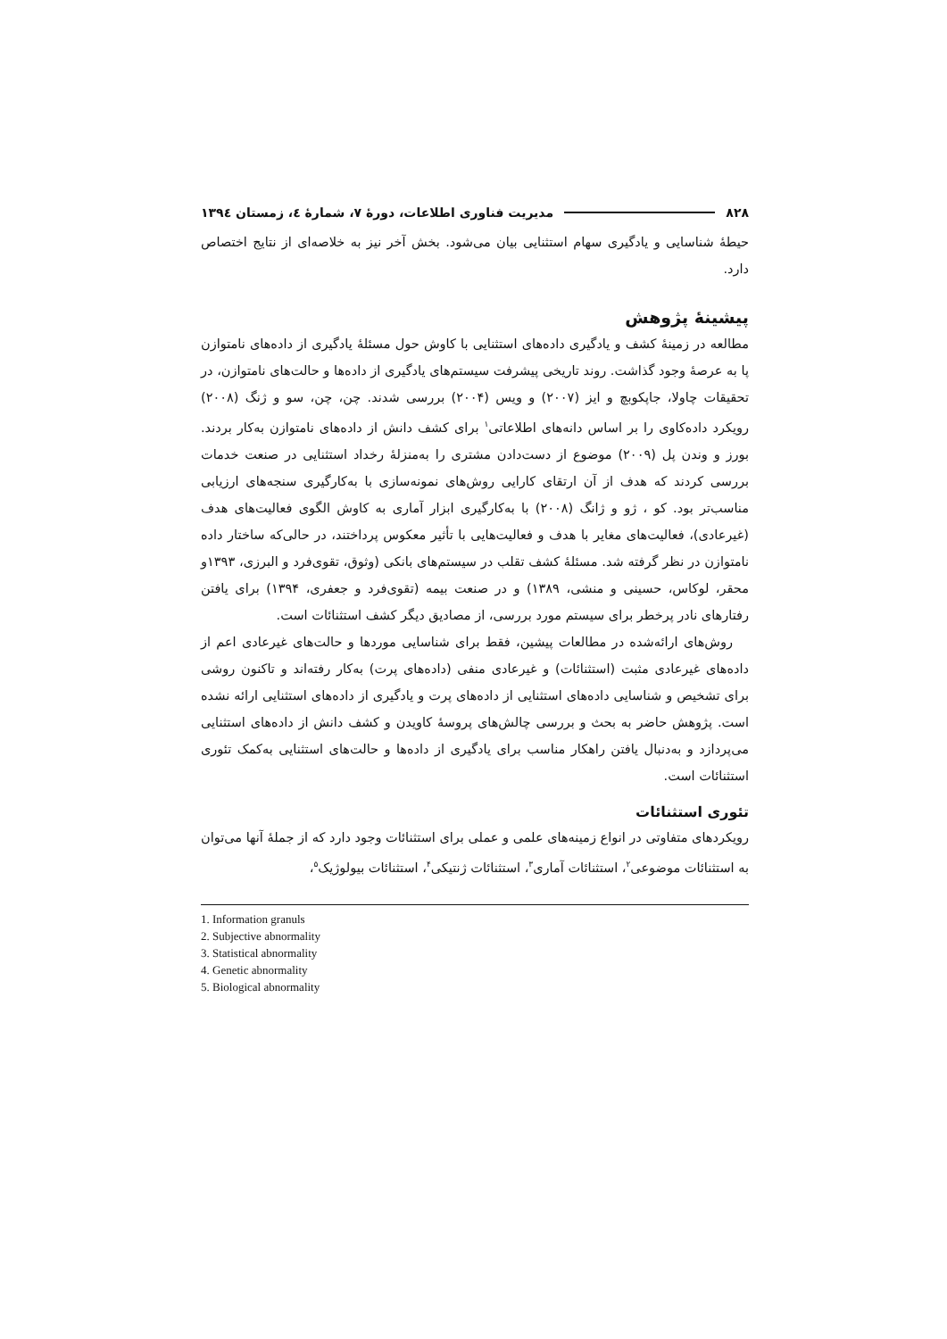۸۲۸ مدیریت فناوری اطلاعات، دورهٔ ۷، شمارهٔ ٤، زمستان ١٣٩٤
حیطهٔ شناسایی و یادگیری سهام استثنایی بیان می‌شود. بخش آخر نیز به خلاصه‌ای از نتایج اختصاص دارد.
پیشینهٔ پژوهش
مطالعه در زمینهٔ کشف و یادگیری داده‌های استثنایی با کاوش حول مسئلهٔ یادگیری از داده‌های نامتوازن پا به عرصهٔ وجود گذاشت. روند تاریخی پیشرفت سیستم‌های یادگیری از داده‌ها و حالت‌های نامتوازن، در تحقیقات چاولا، جاپکوبچ و ایز (۲۰۰۷) و ویس (۲۰۰۴) بررسی شدند. چن، چن، سو و ژنگ (۲۰۰۸) رویکرد داده‌کاوی را بر اساس دانه‌های اطلاعاتی<sup>۱</sup> برای کشف دانش از داده‌های نامتوازن به‌کار بردند. بورز و وندن پل (۲۰۰۹) موضوع از دست‌دادن مشتری را به‌منزلهٔ رخداد استثنایی در صنعت خدمات بررسی کردند که هدف از آن ارتقای کارایی روش‌های نمونه‌سازی با به‌کارگیری سنجه‌های ارزیابی مناسب‌تر بود. کو ، ژو و ژانگ (۲۰۰۸) با به‌کارگیری ابزار آماری به کاوش الگوی فعالیت‌های هدف (غیرعادی)، فعالیت‌های مغایر با هدف و فعالیت‌هایی با تأثیر معکوس پرداختند، در حالی‌که ساختار داده نامتوازن در نظر گرفته شد. مسئلهٔ کشف تقلب در سیستم‌های بانکی (وثوق، تقوی‌فرد و البرزی، ۱۳۹۳و محقر، لوکاس، حسینی و منشی، ۱۳۸۹) و در صنعت بیمه (تقوی‌فرد و جعفری، ۱۳۹۴) برای یافتن رفتارهای نادر پرخطر برای سیستم مورد بررسی، از مصادیق دیگر کشف استثنائات است.
روش‌های ارائه‌شده در مطالعات پیشین، فقط برای شناسایی موردها و حالت‌های غیرعادی اعم از داده‌های غیرعادی مثبت (استثنائات) و غیرعادی منفی (داده‌های پرت) به‌کار رفته‌اند و تاکنون روشی برای تشخیص و شناسایی داده‌های استثنایی از داده‌های پرت و یادگیری از داده‌های استثنایی ارائه نشده است. پژوهش حاضر به بحث و بررسی چالش‌های پروسهٔ کاویدن و کشف دانش از داده‌های استثنایی می‌پردازد و به‌دنبال یافتن راهکار مناسب برای یادگیری از داده‌ها و حالت‌های استثنایی به‌کمک تئوری استثنائات است.
تئوری استثنائات
رویکردهای متفاوتی در انواع زمینه‌های علمی و عملی برای استثنائات وجود دارد که از جملهٔ آنها می‌توان به استثنائات موضوعی<sup>۲</sup>، استثنائات آماری<sup>۳</sup>، استثنائات ژنتیکی<sup>۴</sup>، استثنائات بیولوژیک<sup>۵</sup>،
1. Information granuls
2. Subjective abnormality
3. Statistical abnormality
4. Genetic abnormality
5. Biological abnormality